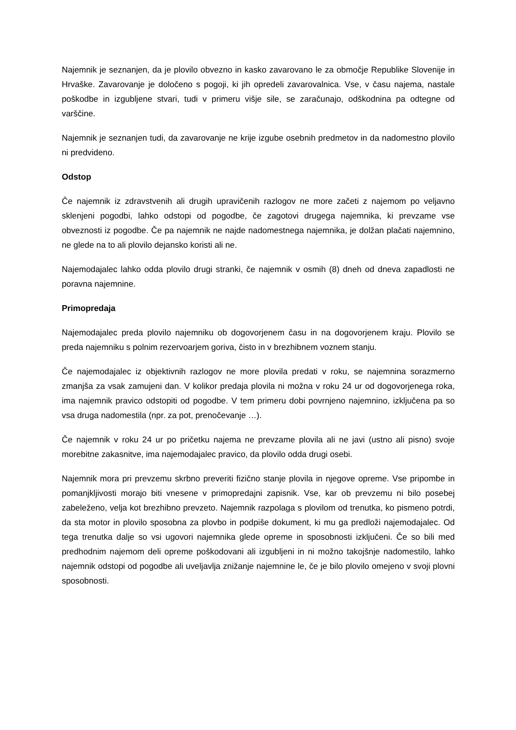Najemnik je seznanjen, da je plovilo obvezno in kasko zavarovano le za območje Republike Slovenije in Hrvaške. Zavarovanje je določeno s pogoji, ki jih opredeli zavarovalnica. Vse, v času najema, nastale poškodbe in izgubljene stvari, tudi v primeru višje sile, se zaračunajo, odškodnina pa odtegne od varščine.
Najemnik je seznanjen tudi, da zavarovanje ne krije izgube osebnih predmetov in da nadomestno plovilo ni predvideno.
Odstop
Če najemnik iz zdravstvenih ali drugih upravičenih razlogov ne more začeti z najemom po veljavno sklenjeni pogodbi, lahko odstopi od pogodbe, če zagotovi drugega najemnika, ki prevzame vse obveznosti iz pogodbe. Če pa najemnik ne najde nadomestnega najemnika, je dolžan plačati najemnino, ne glede na to ali plovilo dejansko koristi ali ne.
Najemodajalec lahko odda plovilo drugi stranki, če najemnik v osmih (8) dneh od dneva zapadlosti ne poravna najemnine.
Primopredaja
Najemodajalec preda plovilo najemniku ob dogovorjenem času in na dogovorjenem kraju. Plovilo se preda najemniku s polnim rezervoarjem goriva, čisto in v brezhibnem voznem stanju.
Če najemodajalec iz objektivnih razlogov ne more plovila predati v roku, se najemnina sorazmerno zmanjša za vsak zamujeni dan. V kolikor predaja plovila ni možna v roku 24 ur od dogovorjenega roka, ima najemnik pravico odstopiti od pogodbe. V tem primeru dobi povrnjeno najemnino, izključena pa so vsa druga nadomestila (npr. za pot, prenočevanje …).
Če najemnik v roku 24 ur po pričetku najema ne prevzame plovila ali ne javi (ustno ali pisno) svoje morebitne zakasnitve, ima najemodajalec pravico, da plovilo odda drugi osebi.
Najemnik mora pri prevzemu skrbno preveriti fizično stanje plovila in njegove opreme. Vse pripombe in pomanjkljivosti morajo biti vnesene v primopredajni zapisnik. Vse, kar ob prevzemu ni bilo posebej zabeleženo, velja kot brezhibno prevzeto. Najemnik razpolaga s plovilom od trenutka, ko pismeno potrdi, da sta motor in plovilo sposobna za plovbo in podpiše dokument, ki mu ga predloži najemodajalec. Od tega trenutka dalje so vsi ugovori najemnika glede opreme in sposobnosti izključeni. Če so bili med predhodnim najemom deli opreme poškodovani ali izgubljeni in ni možno takojšnje nadomestilo, lahko najemnik odstopi od pogodbe ali uveljavlja znižanje najemnine le, če je bilo plovilo omejeno v svoji plovni sposobnosti.